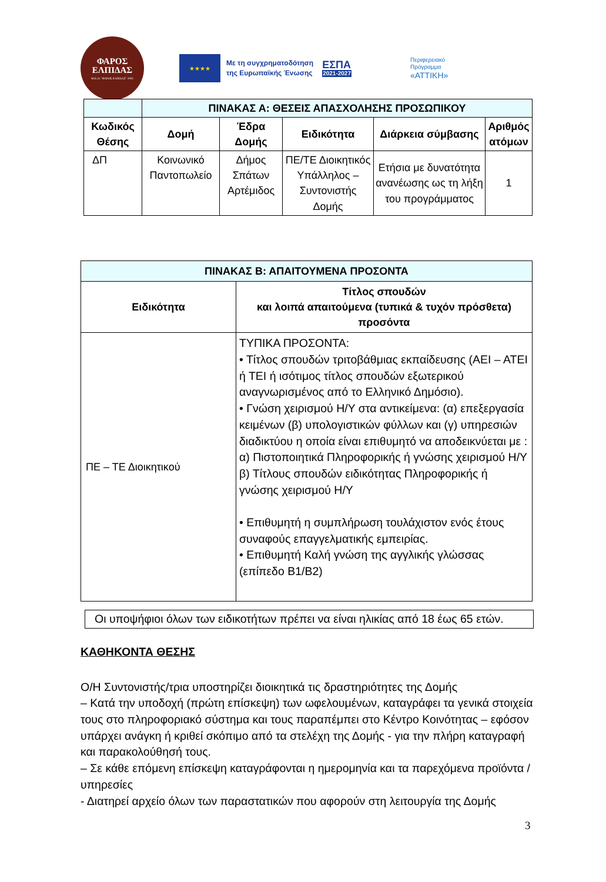ΦΑΡΟΣ
ΕΛΠΙΔΑΣ
Μ.Κ.Ο. "ΦΑΡΟΣ ΕΛΠΙΔΑΣ" 2003
★★★★
Με τη συγχρηματοδότηση
της Ευρωπαϊκής Ένωσης
ΕΣΠΑ
2021-2027
Περιφερειακό
Πρόγραμμα
«ΑΤΤΙΚΗ»
| | ΠΙΝΑΚΑΣ Α: ΘΕΣΕΙΣ ΑΠΑΣΧΟΛΗΣΗΣ ΠΡΟΣΩΠΙΚΟΥ | | | | |
| Κωδικός Θέσης | Δομή | Έδρα Δομής | Ειδικότητα | Διάρκεια σύμβασης | Αριθμός ατόμων |
| ΔΠ | Κοινωνικό Παντοπωλείο | Δήμος Σπάτων Αρτέμιδος | ΠΕ/ΤΕ Διοικητικός Υπάλληλος – Συντονιστής Δομής | Ετήσια με δυνατότητα ανανέωσης ως τη λήξη του προγράμματος | 1 |
| ΠΙΝΑΚΑΣ Β: ΑΠΑΙΤΟΥΜΕΝΑ ΠΡΟΣΟΝΤΑ | |
| --- | --- |
| Ειδικότητα | Τίτλος σπουδών και λοιπά απαιτούμενα (τυπικά & τυχόν πρόσθετα) προσόντα |
| ΠΕ – ΤΕ Διοικητικού | ΤΥΠΙΚΑ ΠΡΟΣΟΝΤΑ: • Τίτλος σπουδών τριτοβάθμιας εκπαίδευσης (ΑΕΙ – ΑΤΕΙ ή ΤΕΙ ή ισότιμος τίτλος σπουδών εξωτερικού αναγνωρισμένος από το Ελληνικό Δημόσιο). • Γνώση χειρισμού Η/Υ στα αντικείμενα: (α) επεξεργασία κειμένων (β) υπολογιστικών φύλλων και (γ) υπηρεσιών διαδικτύου η οποία είναι επιθυμητό να αποδεικνύεται με : α) Πιστοποιητικά Πληροφορικής ή γνώσης χειρισμού Η/Υ β) Τίτλους σπουδών ειδικότητας Πληροφορικής ή γνώσης χειρισμού Η/Υ • Επιθυμητή η συμπλήρωση τουλάχιστον ενός έτους συναφούς επαγγελματικής εμπειρίας. • Επιθυμητή Καλή γνώση της αγγλικής γλώσσας (επίπεδο Β1/Β2) |
Οι υποψήφιοι όλων των ειδικοτήτων πρέπει να είναι ηλικίας από 18 έως 65 ετών.
ΚΑΘΗΚΟΝΤΑ ΘΕΣΗΣ
Ο/Η Συντονιστής/τρια υποστηρίζει διοικητικά τις δραστηριότητες της Δομής
– Κατά την υποδοχή (πρώτη επίσκεψη) των ωφελουμένων, καταγράφει τα γενικά στοιχεία τους στο πληροφοριακό σύστημα και τους παραπέμπει στο Κέντρο Κοινότητας – εφόσον υπάρχει ανάγκη ή κριθεί σκόπιμο από τα στελέχη της Δομής - για την πλήρη καταγραφή και παρακολούθησή τους.
– Σε κάθε επόμενη επίσκεψη καταγράφονται η ημερομηνία και τα παρεχόμενα προϊόντα / υπηρεσίες
- Διατηρεί αρχείο όλων των παραστατικών που αφορούν στη λειτουργία της Δομής
3